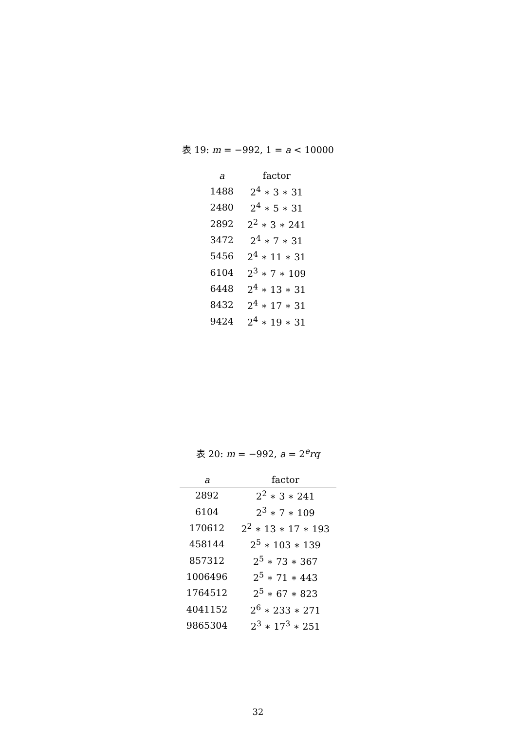表 19: m = −992, 1 = a < 10000
| a | factor |
| --- | --- |
| 1488 | 2<sup>4</sup> ∗ 3 ∗ 31 |
| 2480 | 2<sup>4</sup> ∗ 5 ∗ 31 |
| 2892 | 2<sup>2</sup> ∗ 3 ∗ 241 |
| 3472 | 2<sup>4</sup> ∗ 7 ∗ 31 |
| 5456 | 2<sup>4</sup> ∗ 11 ∗ 31 |
| 6104 | 2<sup>3</sup> ∗ 7 ∗ 109 |
| 6448 | 2<sup>4</sup> ∗ 13 ∗ 31 |
| 8432 | 2<sup>4</sup> ∗ 17 ∗ 31 |
| 9424 | 2<sup>4</sup> ∗ 19 ∗ 31 |
表 20: m = −992, a = 2<sup>e</sup>rq
| a | factor |
| --- | --- |
| 2892 | 2<sup>2</sup> ∗ 3 ∗ 241 |
| 6104 | 2<sup>3</sup> ∗ 7 ∗ 109 |
| 170612 | 2<sup>2</sup> ∗ 13 ∗ 17 ∗ 193 |
| 458144 | 2<sup>5</sup> ∗ 103 ∗ 139 |
| 857312 | 2<sup>5</sup> ∗ 73 ∗ 367 |
| 1006496 | 2<sup>5</sup> ∗ 71 ∗ 443 |
| 1764512 | 2<sup>5</sup> ∗ 67 ∗ 823 |
| 4041152 | 2<sup>6</sup> ∗ 233 ∗ 271 |
| 9865304 | 2<sup>3</sup> ∗ 17<sup>3</sup> ∗ 251 |
32